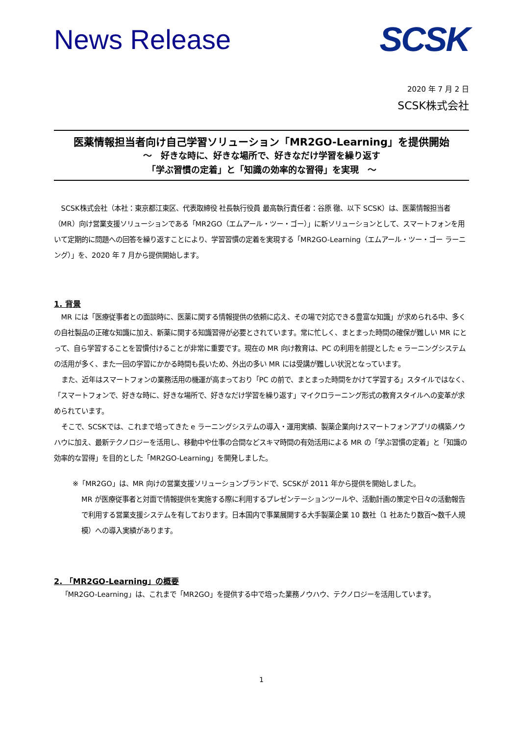News Release
SCSK
2020 年 7 月 2 日
SCSK株式会社
医薬情報担当者向け自己学習ソリューション「MR2GO-Learning」を提供開始
～　好きな時に、好きな場所で、好きなだけ学習を繰り返す
「学ぶ習慣の定着」と「知識の効率的な習得」を実現　～
SCSK株式会社（本社：東京都江東区、代表取締役 社長執行役員 最高執行責任者：谷原 徹、以下 SCSK）は、医薬情報担当者（MR）向け営業支援ソリューションである「MR2GO（エムアール・ツー・ゴー）」に新ソリューションとして、スマートフォンを用いて定期的に問題への回答を繰り返すことにより、学習習慣の定着を実現する「MR2GO-Learning（エムアール・ツー・ゴー ラーニング）」を、2020 年 7 月から提供開始します。
1. 背景
MR には「医療従事者との面談時に、医薬に関する情報提供の依頼に応え、その場で対応できる豊富な知識」が求められる中、多くの自社製品の正確な知識に加え、新薬に関する知識習得が必要とされています。常に忙しく、まとまった時間の確保が難しい MR にとって、自ら学習することを習慣付けることが非常に重要です。現在の MR 向け教育は、PC の利用を前提とした e ラーニングシステムの活用が多く、また一回の学習にかかる時間も長いため、外出の多い MR には受講が難しい状況となっています。
また、近年はスマートフォンの業務活用の機運が高まっており「PC の前で、まとまった時間をかけて学習する」スタイルではなく、「スマートフォンで、好きな時に、好きな場所で、好きなだけ学習を繰り返す」マイクロラーニング形式の教育スタイルへの変革が求められています。
そこで、SCSKでは、これまで培ってきた e ラーニングシステムの導入・運用実績、製薬企業向けスマートフォンアプリの構築ノウハウに加え、最新テクノロジーを活用し、移動中や仕事の合間などスキマ時間の有効活用による MR の「学ぶ習慣の定着」と「知識の効率的な習得」を目的とした「MR2GO-Learning」を開発しました。
※「MR2GO」は、MR 向けの営業支援ソリューションブランドで、SCSKが 2011 年から提供を開始しました。
MR が医療従事者と対面で情報提供を実施する際に利用するプレゼンテーションツールや、活動計画の策定や日々の活動報告で利用する営業支援システムを有しております。日本国内で事業展開する大手製薬企業 10 数社（1 社あたり数百～数千人規模）への導入実績があります。
2. 「MR2GO-Learning」の概要
「MR2GO-Learning」は、これまで「MR2GO」を提供する中で培った業務ノウハウ、テクノロジーを活用しています。
1